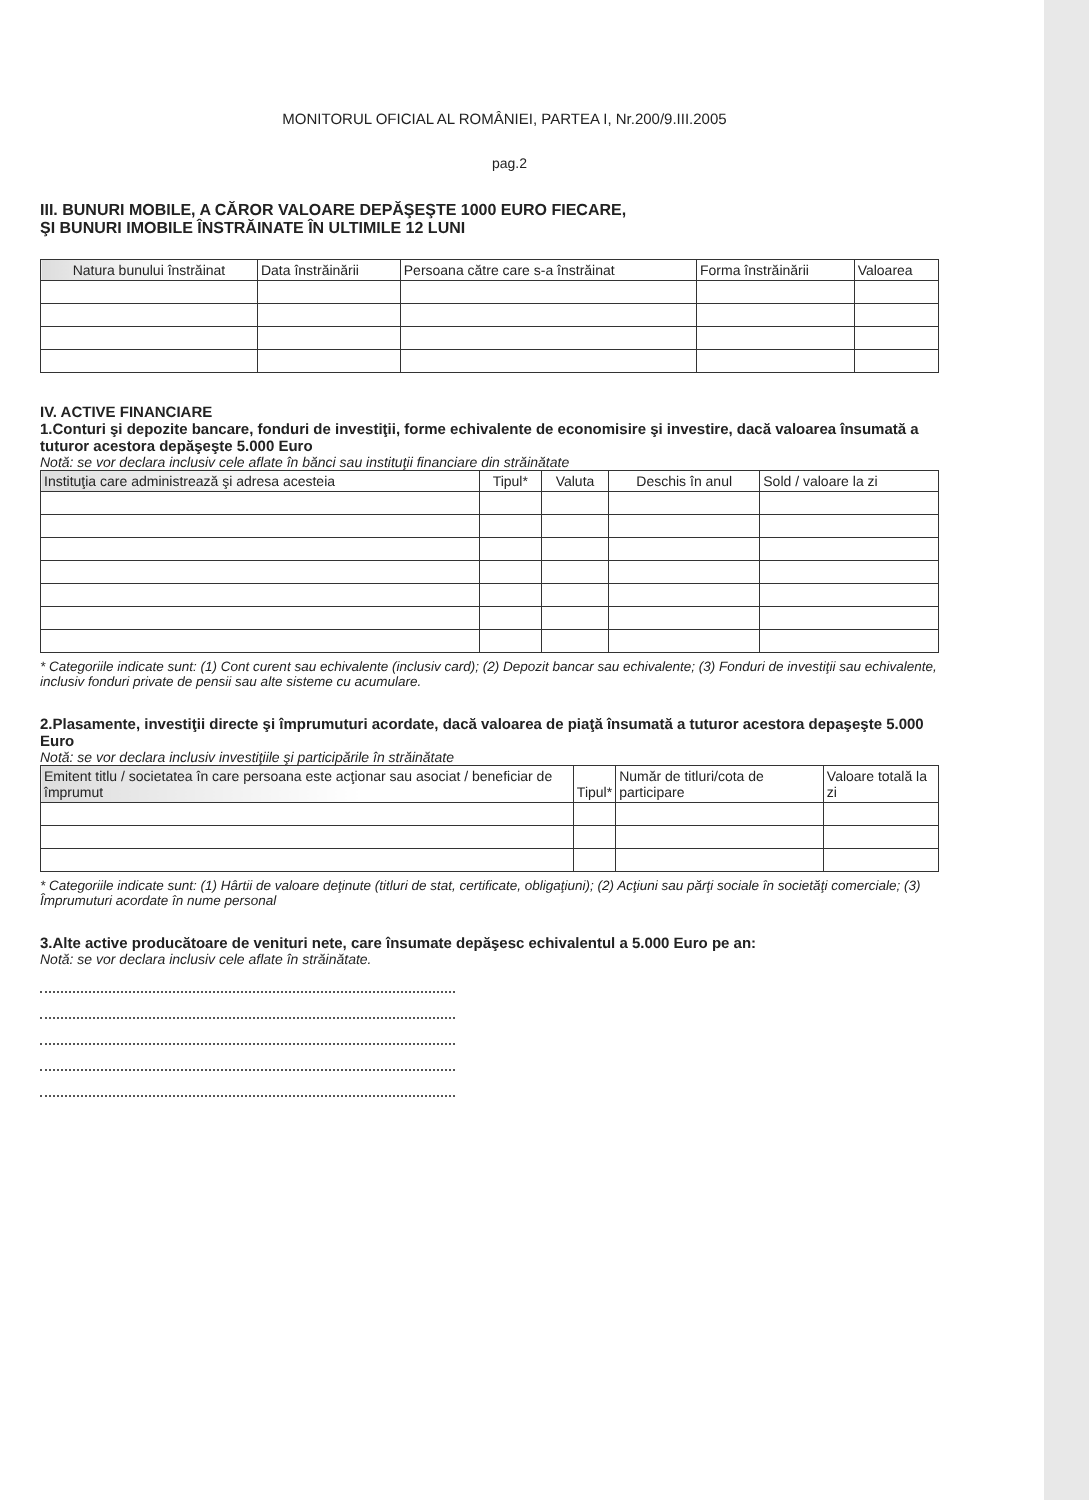MONITORUL OFICIAL AL ROMÂNIEI, PARTEA I, Nr.200/9.III.2005
pag.2
III. BUNURI MOBILE, A CĂROR VALOARE DEPĂŞEŞTE 1000 EURO FIECARE,
ŞI BUNURI IMOBILE ÎNSTRĂINATE ÎN ULTIMILE 12 LUNI
| Natura bunului înstrăinat | Data înstrăinării | Persoana către care s-a înstrăinat | Forma înstrăinării | Valoarea |
| --- | --- | --- | --- | --- |
IV. ACTIVE FINANCIARE
1.Conturi şi depozite bancare, fonduri de investiţii, forme echivalente de economisire şi investire, dacă valoarea însumată a tuturor acestora depăşeşte 5.000 Euro
Notă: se vor declara inclusiv cele aflate în bănci sau instituţii financiare din străinătate
| Instituţia care administrează şi adresa acesteia | Tipul* | Valuta | Deschis în anul | Sold / valoare la zi |
| --- | --- | --- | --- | --- |
* Categoriile indicate sunt: (1) Cont curent sau echivalente (inclusiv card); (2) Depozit bancar sau echivalente; (3) Fonduri de investiţii sau echivalente, inclusiv fonduri private de pensii sau alte sisteme cu acumulare.
2.Plasamente, investiţii directe şi împrumuturi acordate, dacă valoarea de piaţă însumată a tuturor acestora depaşeşte 5.000 Euro
Notă: se vor declara inclusiv investiţiile şi participările în străinătate
| Emitent titlu / societatea în care persoana este acţionar sau asociat / beneficiar de împrumut | Tipul* | Număr de titluri/cota de participare | Valoare totală la zi |
| --- | --- | --- | --- |
* Categoriile indicate sunt: (1) Hârtii de valoare deţinute (titluri de stat, certificate, obligaţiuni); (2) Acţiuni sau părţi sociale în societăţi comerciale; (3) Împrumuturi acordate în nume personal
3.Alte active producătoare de venituri nete, care însumate depăşesc echivalentul a 5.000 Euro pe an:
Notă: se vor declara inclusiv cele aflate în străinătate.